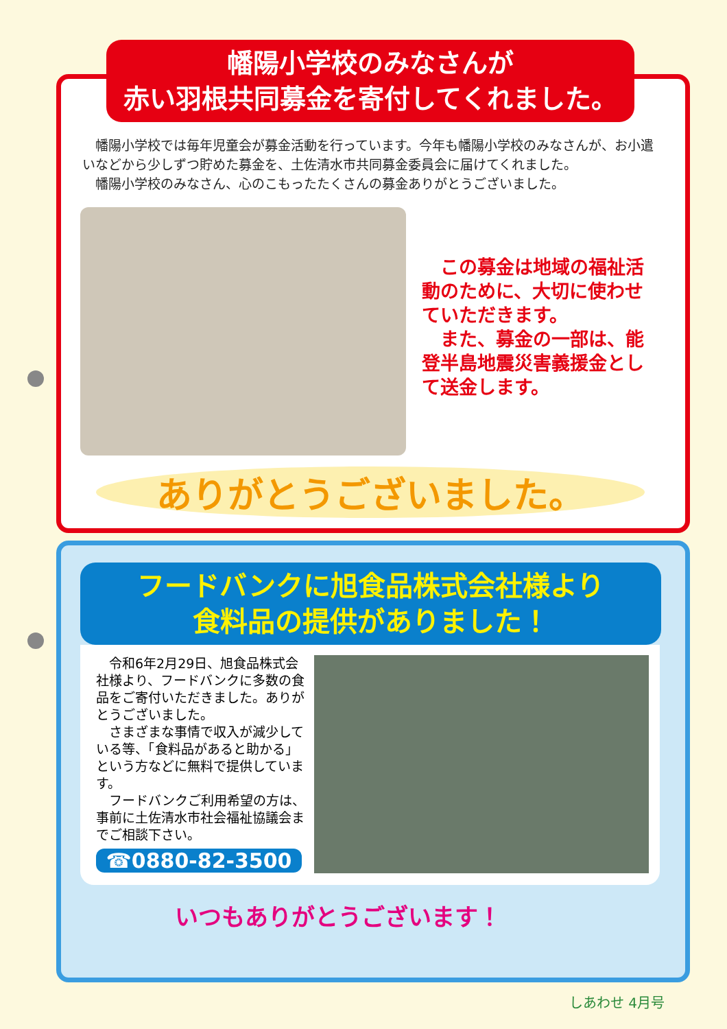幡陽小学校のみなさんが
赤い羽根共同募金を寄付してくれました。
　幡陽小学校では毎年児童会が募金活動を行っています。今年も幡陽小学校のみなさんが、お小遣いなどから少しずつ貯めた募金を、土佐清水市共同募金委員会に届けてくれました。
　幡陽小学校のみなさん、心のこもったたくさんの募金ありがとうございました。
　この募金は地域の福祉活動のために、大切に使わせていただきます。
　また、募金の一部は、能登半島地震災害義援金として送金します。
ありがとうございました。
フードバンクに旭食品株式会社様より
食料品の提供がありました！
　令和6年2月29日、旭食品株式会社様より、フードバンクに多数の食品をご寄付いただきました。ありがとうございました。
　さまざまな事情で収入が減少している等、「食料品があると助かる」という方などに無料で提供しています。
　フードバンクご利用希望の方は、事前に土佐清水市社会福祉協議会までご相談下さい。
☎0880-82-3500
いつもありがとうございます！
しあわせ 4月号